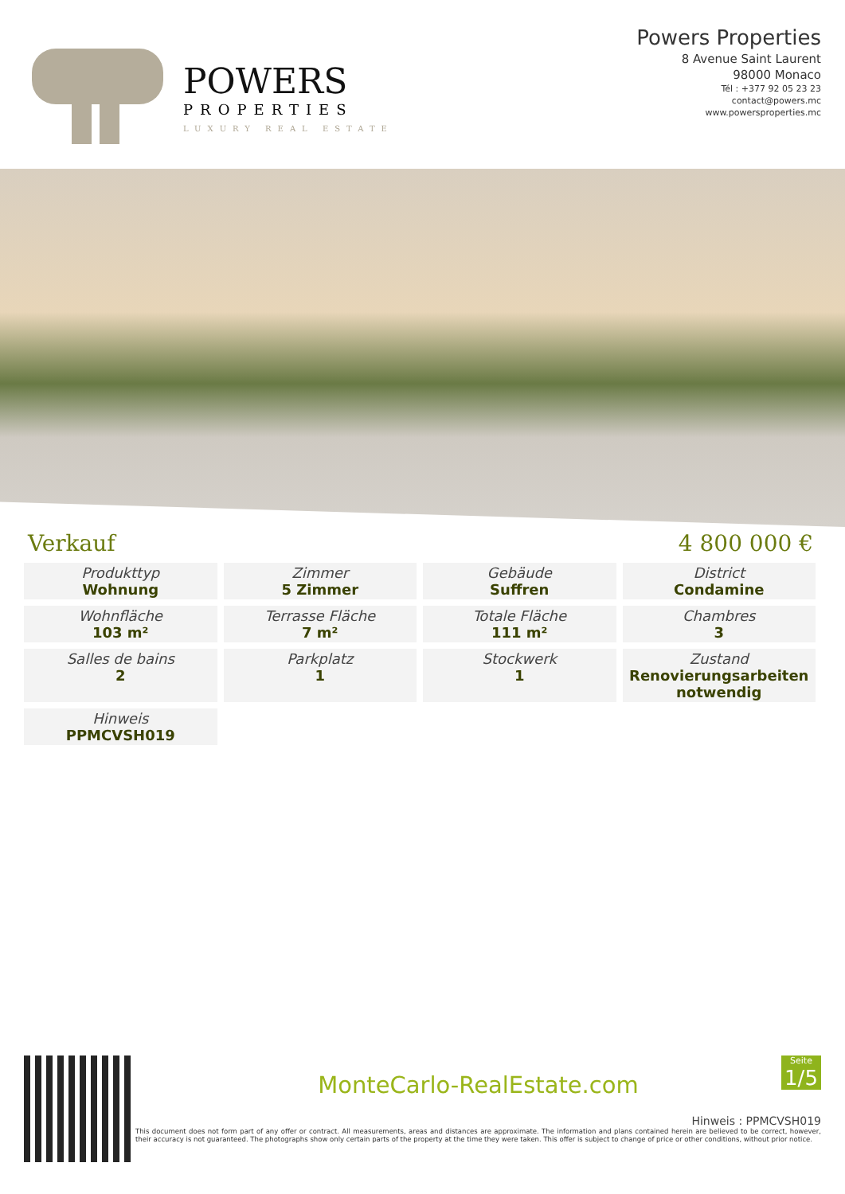POWERS
PROPERTIES
LUXURY REAL ESTATE
Powers Properties
8 Avenue Saint Laurent
98000 Monaco
Tél : +377 92 05 23 23
contact@powers.mc
www.powersproperties.mc
Verkauf 4 800 000 €
| Produkttyp Wohnung | Zimmer 5 Zimmer | Gebäude Suffren | District Condamine |
| Wohnfläche 103 m² | Terrasse Fläche 7 m² | Totale Fläche 111 m² | Chambres 3 |
| Salles de bains 2 | Parkplatz 1 | Stockwerk 1 | Zustand Renovierungsarbeiten notwendig |
| Hinweis PPMCVSH019 | | | |
Seite
1/5
MonteCarlo-RealEstate.com
Hinweis : PPMCVSH019
This document does not form part of any offer or contract. All measurements, areas and distances are approximate. The information and plans contained herein are believed to be correct, however, their accuracy is not guaranteed. The photographs show only certain parts of the property at the time they were taken. This offer is subject to change of price or other conditions, without prior notice.